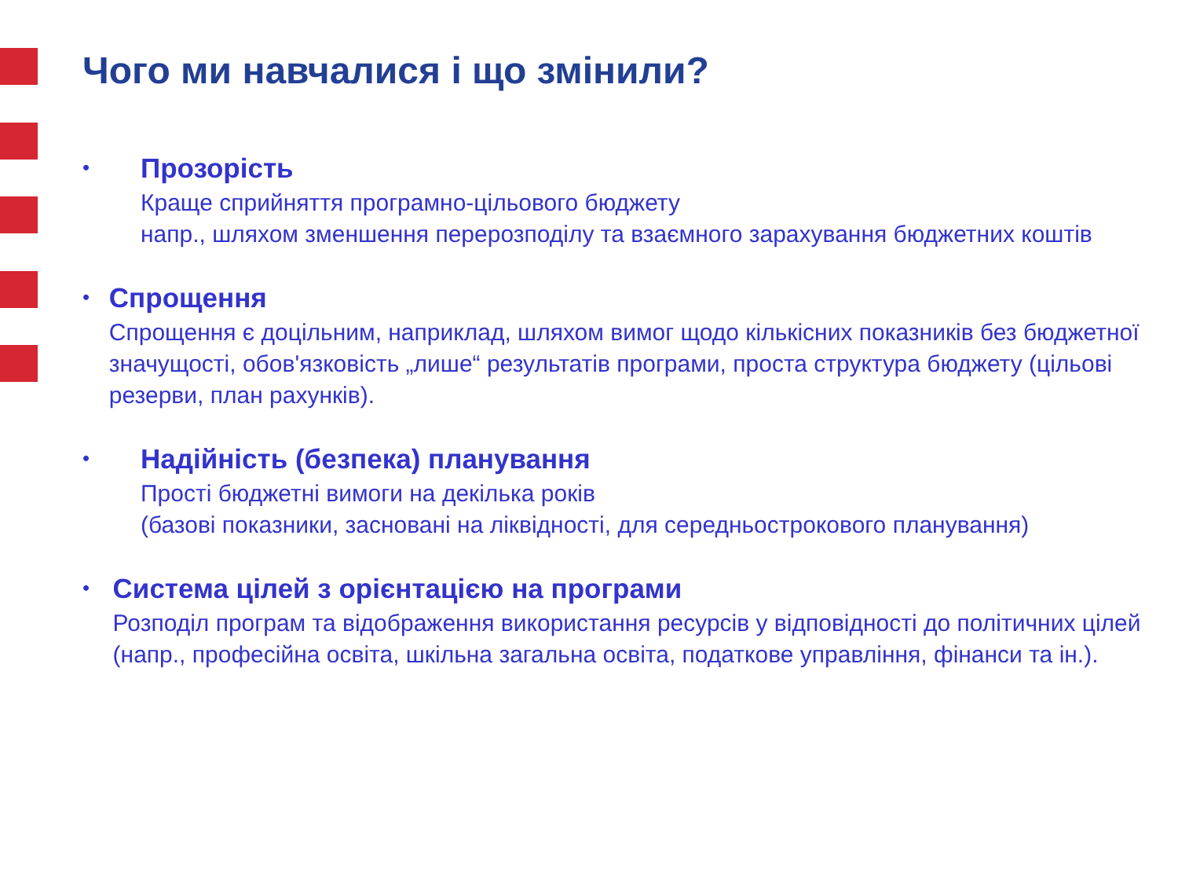Чого ми навчалися і що змінили?
•
Прозорість
Краще сприйняття програмно-цільового бюджету
напр., шляхом зменшення перерозподілу та взаємного зарахування бюджетних коштів
•
Спрощення
Спрощення є доцільним, наприклад, шляхом вимог щодо кількісних показників без бюджетної значущості, обов'язковість „лише“ результатів програми, проста структура бюджету (цільові резерви, план рахунків).
•
Надійність (безпека) планування
Прості бюджетні вимоги на декілька років
(базові показники, засновані на ліквідності, для середньострокового планування)
•
Система цілей з орієнтацією на програми
Розподіл програм та відображення використання ресурсів у відповідності до політичних цілей (напр., професійна освіта, шкільна загальна освіта, податкове управління, фінанси та ін.).